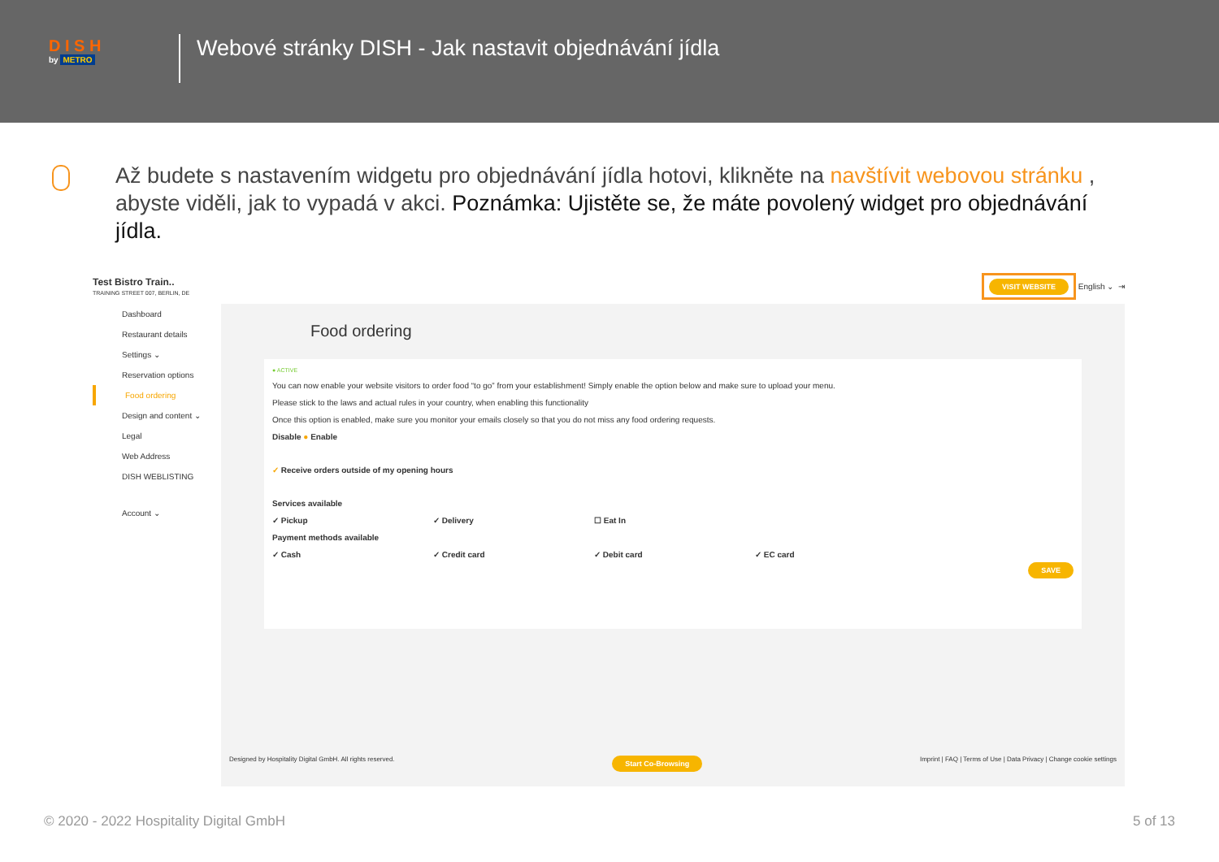D I S H
by METRO
Webové stránky DISH - Jak nastavit objednávání jídla
Až budete s nastavením widgetu pro objednávání jídla hotovi, klikněte na navštívit webovou stránku , abyste viděli, jak to vypadá v akci. Poznámka: Ujistěte se, že máte povolený widget pro objednávání jídla.
Test Bistro Train..
TRAINING STREET 007, BERLIN, DE
VISIT WEBSITE English ⌄ ⇥
Dashboard
Restaurant details
Settings ⌄
Reservation options
Food ordering
Design and content ⌄
Legal
Web Address
DISH WEBLISTING
Account ⌄
Food ordering
● ACTIVE
You can now enable your website visitors to order food “to go” from your establishment! Simply enable the option below and make sure to upload your menu.
Please stick to the laws and actual rules in your country, when enabling this functionality
Once this option is enabled, make sure you monitor your emails closely so that you do not miss any food ordering requests.
Disable ● Enable
✓ Receive orders outside of my opening hours
Services available
✓ Pickup ✓ Delivery ☐ Eat In
Payment methods available
✓ Cash ✓ Credit card ✓ Debit card ✓ EC card
SAVE
Designed by Hospitality Digital GmbH. All rights reserved. Start Co-Browsing Imprint | FAQ | Terms of Use | Data Privacy | Change cookie settings
© 2020 - 2022 Hospitality Digital GmbH 5 of 13